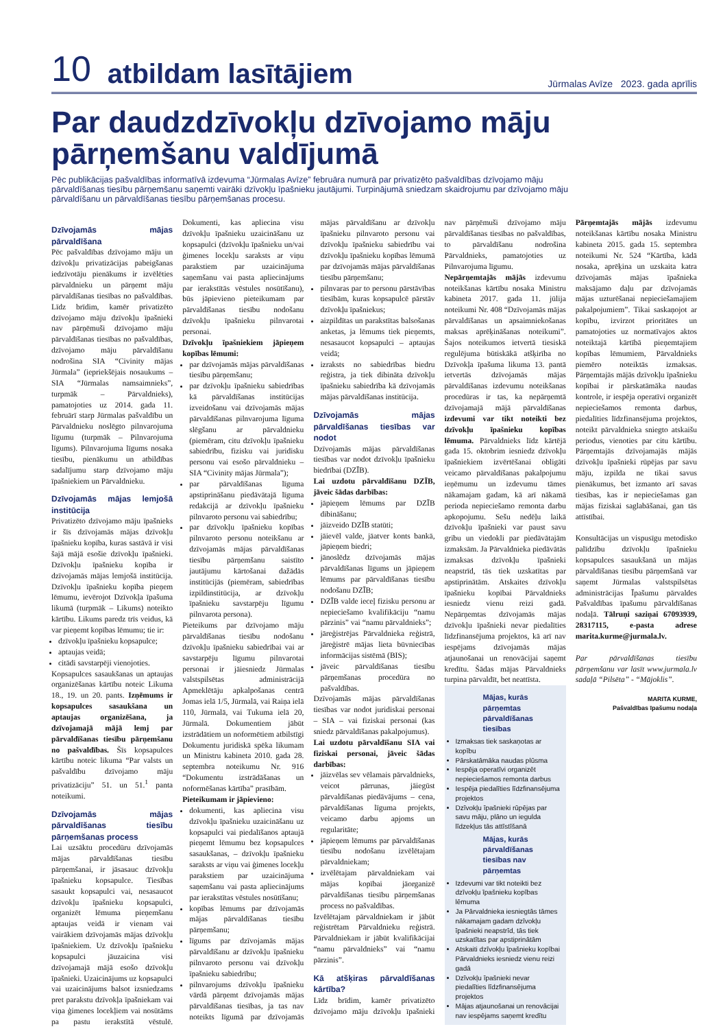10 atbildam lasītājiem Jūrmalas Avīze 2023. gada aprīlis
Par daudzdzīvokļu dzīvojamo māju pārņemšanu valdījumā
Pēc publikācijas pašvaldības informatīvā izdevuma “Jūrmalas Avīze” februāra numurā par privatizēto pašvaldības dzīvojamo māju pārvaldīšanas tiesību pārņemšanu saņemti vairāki dzīvokļu īpašnieku jautājumi. Turpinājumā sniedzam skaidrojumu par dzīvojamo māju pārvaldīšanu un pārvaldīšanas tiesību pārņemšanas procesu.
Dzīvojamās mājas pārvaldīšana
Pēc pašvaldības dzīvojamo māju un dzīvokļu privatizācijas pabeigšanas iedzīvotāju pienākums ir izvēlēties pārvaldnieku un pārņemt māju pārvaldīšanas tiesības no pašvaldības. Līdz brīdim, kamēr privatizēto dzīvojamo māju dzīvokļu īpašnieki nav pārņēmuši dzīvojamo māju pārvaldīšanas tiesības no pašvaldības, dzīvojamo māju pārvaldīšanu nodrošina SIA “Civinity mājas Jūrmala” (iepriekšējais nosaukums – SIA “Jūrmalas namsaimnieks”, turpmāk – Pārvaldnieks), pamatojoties uz 2014. gada 11. februārī starp Jūrmalas pašvaldību un Pārvaldnieku noslēgto pilnvarojuma līgumu (turpmāk – Pilnvarojuma līgums). Pilnvarojuma līgums nosaka tiesību, pienākumu un atbildības sadalījumu starp dzīvojamo māju īpašniekiem un Pārvaldnieku.
Dzīvojamās mājas lemjošā institūcija
Privatizēto dzīvojamo māju īpašnieks ir šīs dzīvojamās mājas dzīvokļu īpašnieku kopība, kuras sastāvā ir visi šajā mājā esošie dzīvokļu īpašnieki. Dzīvokļu īpašnieku kopība ir dzīvojamās mājas lemjošā institūcija. Dzīvokļu īpašnieku kopība pieņem lēmumu, ievērojot Dzīvokļa īpašuma likumā (turpmāk – Likums) noteikto kārtību. Likums paredz trīs veidus, kā var pieņemt kopības lēmumu; tie ir:
dzīvokļu īpašnieku kopsapulce;
aptaujas veidā;
citādi savstarpēji vienojoties.
Kopsapulces sasaukšanas un aptaujas organizēšanas kārtību noteic Likuma 18., 19. un 20. pants. Izņēmums ir kopsapulces sasaukšana un aptaujas organizēšana, ja dzīvojamajā mājā lemj par pārvaldīšanas tiesību pārņemšanu no pašvaldības. Šīs kopsapulces kārtību noteic likuma “Par valsts un pašvaldību dzīvojamo māju privatizāciju” 51. un 51.<sup>1</sup> panta noteikumi.
Dzīvojamās mājas pārvaldīšanas tiesību pārņemšanas process
Lai uzsāktu procedūru dzīvojamās mājas pārvaldīšanas tiesību pārņemšanai, ir jāsasauc dzīvokļu īpašnieku kopsapulce. Tiesības sasaukt kopsapulci vai, nesasaucot dzīvokļu īpašnieku kopsapulci, organizēt lēmuma pieņemšanu aptaujas veidā ir vienam vai vairākiem dzīvojamās mājas dzīvokļu īpašniekiem. Uz dzīvokļu īpašnieku kopsapulci jāuzaicina visi dzīvojamajā mājā esošo dzīvokļu īpašnieki. Uzaicinājums uz kopsapulci vai uzaicinājums balsot izsniedzams pret parakstu dzīvokļa īpašniekam vai viņa ģimenes locekļiem vai nosūtāms pa pastu ierakstītā vēstulē. Dokumenti, kas apliecina visu dzīvokļu īpašnieku uzaicināšanu uz kopsapulci (dzīvokļu īpašnieku un/vai ģimenes locekļu saraksts ar viņu parakstiem par uzaicinājuma saņemšanu vai pasta apliecinājums par ierakstītās vēstules nosūtīšanu), būs jāpievieno pieteikumam par pārvaldīšanas tiesību nodošanu dzīvokļu īpašnieku pilnvarotai personai.
Dzīvokļu īpašniekiem jāpieņem kopības lēmumi:
par dzīvojamās mājas pārvaldīšanas tiesību pārņemšanu;
par dzīvokļu īpašnieku sabiedrības kā pārvaldīšanas institūcijas izveidošanu vai dzīvojamās mājas pārvaldīšanas pilnvarojuma līguma slēgšanu ar pārvaldnieku (piemēram, citu dzīvokļu īpašnieku sabiedrību, fizisku vai juridisku personu vai esošo pārvaldnieku – SIA “Civinity mājas Jūrmala”);
par pārvaldīšanas līguma apstiprināšanu piedāvātajā līguma redakcijā ar dzīvokļu īpašnieku pilnvaroto personu vai sabiedrību;
par dzīvokļu īpašnieku kopības pilnvaroto personu noteikšanu ar dzīvojamās mājas pārvaldīšanas tiesību pārņemšanu saistīto jautājumu kārtošanai dažādās institūcijās (piemēram, sabiedrības izpildinstitūcija, ar dzīvokļu īpašnieku savstarpēju līgumu pilnvarota persona).
Pieteikums par dzīvojamo māju pārvaldīšanas tiesību nodošanu dzīvokļu īpašnieku sabiedrībai vai ar savstarpēju līgumu pilnvarotai personai ir jāiesniedz Jūrmalas valstspilsētas administrācijā Apmeklētāju apkalpošanas centrā Jomas ielā 1/5, Jūrmalā, vai Raiņa ielā 110, Jūrmalā, vai Tukuma ielā 20, Jūrmalā. Dokumentiem jābūt izstrādātiem un noformētiem atbilstīgi Dokumentu juridiskā spēka likumam un Ministru kabineta 2010. gada 28. septembra noteikumu Nr. 916 “Dokumentu izstrādāšanas un noformēšanas kārtība” prasībām.
Pieteikumam ir jāpievieno:
dokumenti, kas apliecina visu dzīvokļu īpašnieku uzaicināšanu uz kopsapulci vai piedalīšanos aptaujā pieņemt lēmumu bez kopsapulces sasaukšanas, – dzīvokļu īpašnieku saraksts ar viņu vai ģimenes locekļu parakstiem par uzaicinājuma saņemšanu vai pasta apliecinājums par ierakstītas vēstules nosūtīšanu;
kopības lēmums par dzīvojamās mājas pārvaldīšanas tiesību pārņemšanu;
līgums par dzīvojamās mājas pārvaldīšanu ar dzīvokļu īpašnieku pilnvaroto personu vai dzīvokļu īpašnieku sabiedrību;
pilnvarojums dzīvokļu īpašnieku vārdā pārņemt dzīvojamās mājas pārvaldīšanas tiesības, ja tas nav noteikts līgumā par dzīvojamās mājas pārvaldīšanu ar dzīvokļu īpašnieku pilnvaroto personu vai dzīvokļu īpašnieku sabiedrību vai dzīvokļu īpašnieku kopības lēmumā par dzīvojamās mājas pārvaldīšanas tiesību pārņemšanu;
pilnvaras par to personu pārstāvības tiesībām, kuras kopsapulcē pārstāv dzīvokļu īpašniekus;
aizpildītas un parakstītas balsošanas anketas, ja lēmums tiek pieņemts, nesasaucot kopsapulci – aptaujas veidā;
izraksts no sabiedrības biedru reģistra, ja tiek dibināta dzīvokļu īpašnieku sabiedrība kā dzīvojamās mājas pārvaldīšanas institūcija.
Dzīvojamās mājas pārvaldīšanas tiesības var nodot
Dzīvojamās mājas pārvaldīšanas tiesības var nodot dzīvokļu īpašnieku biedrībai (DZĪB).
Lai uzdotu pārvaldīšanu DZĪB, jāveic šādas darbības:
jāpieņem lēmums par DZĪB dibināšanu;
jāizveido DZĪB statūti;
jāievēl valde, jāatver konts bankā, jāpieņem biedri;
jānoslēdz dzīvojamās mājas pārvaldīšanas līgums un jāpieņem lēmums par pārvaldīšanas tiesību nodošanu DZĪB;
DZĪB valde ieceļ fizisku personu ar nepieciešamo kvalifikāciju “namu pārzinis” vai “namu pārvaldnieks”;
jāreģistrējas Pārvaldnieka reģistrā, jāreģistrē mājas lieta būvniecības informācijas sistēmā (BIS);
jāveic pārvaldīšanas tiesību pārņemšanas procedūra no pašvaldības.
Dzīvojamās mājas pārvaldīšanas tiesības var nodot juridiskai personai – SIA – vai fiziskai personai (kas sniedz pārvaldīšanas pakalpojumus).
Lai uzdotu pārvaldīšanu SIA vai fiziskai personai, jāveic šādas darbības:
jāizvēlas sev vēlamais pārvaldnieks, veicot pārrunas, jāiegūst pārvaldīšanas piedāvājums – cena, pārvaldīšanas līguma projekts, veicamo darbu apjoms un regularitāte;
jāpieņem lēmums par pārvaldīšanas tiesību nodošanu izvēlētajam pārvaldniekam;
izvēlētajam pārvaldniekam vai mājas kopībai jāorganizē pārvaldīšanas tiesību pārņemšanas process no pašvaldības.
Izvēlētajam pārvaldniekam ir jābūt reģistrētam Pārvaldnieku reģistrā. Pārvaldniekam ir jābūt kvalifikācijai “namu pārvaldnieks” vai “namu pārzinis”.
Kā atšķiras pārvaldīšanas kārtība?
Līdz brīdim, kamēr privatizēto dzīvojamo māju dzīvokļu īpašnieki nav pārņēmuši dzīvojamo māju pārvaldīšanas tiesības no pašvaldības, to pārvaldīšanu nodrošina Pārvaldnieks, pamatojoties uz Pilnvarojuma līgumu.
Nepārņemtajās mājās izdevumu noteikšanas kārtību nosaka Ministru kabineta 2017. gada 11. jūlija noteikumi Nr. 408 “Dzīvojamās mājas pārvaldīšanas un apsaimniekošanas maksas aprēķināšanas noteikumi”. Šajos noteikumos ietvertā tiesiskā regulējuma būtiskākā atšķirība no Dzīvokļa īpašuma likuma 13. pantā ietvertās dzīvojamās mājas pārvaldīšanas izdevumu noteikšanas procedūras ir tas, ka nepārņemtā dzīvojamajā mājā pārvaldīšanas izdevumi var tikt noteikti bez dzīvokļu īpašnieku kopības lēmuma. Pārvaldnieks līdz kārtējā gada 15. oktobrim iesniedz dzīvokļu īpašniekiem izvērtēšanai obligāti veicamo pārvaldīšanas pakalpojumu ieņēmumu un izdevumu tāmes nākamajam gadam, kā arī nākamā perioda nepieciešamo remonta darbu apkopojumu. Sešu nedēļu laikā dzīvokļu īpašnieki var paust savu gribu un viedokli par piedāvātajām izmaksām. Ja Pārvaldnieka piedāvātās izmaksas dzīvokļu īpašnieki neapstrīd, tās tiek uzskatītas par apstiprinātām. Atskaites dzīvokļu īpašnieku kopībai Pārvaldnieks iesniedz vienu reizi gadā. Nepārņemtas dzīvojamās mājas dzīvokļu īpašnieki nevar piedalīties līdzfinansējuma projektos, kā arī nav iespējams dzīvojamās mājas atjaunošanai un renovācijai saņemt kredītu. Šādas mājas Pārvaldnieks turpina pārvaldīt, bet neattīsta.
Mājas, kurās pārņemtas pārvaldīšanas tiesības
Izmaksas tiek saskaņotas ar kopību
Pārskatāmāka naudas plūsma
Iespēja operatīvi organizēt nepieciešamos remonta darbus
Iespēja piedalīties līdzfinansējuma projektos
Dzīvokļu īpašnieki rūpējas par savu māju, plāno un iegulda līdzekļus tās attīstīšanā
Mājas, kurās pārvaldīšanas tiesības nav pārņemtas
Izdevumi var tikt noteikti bez dzīvokļu īpašnieku kopības lēmuma
Ja Pārvaldnieka iesniegtās tāmes nākamajam gadam dzīvokļu īpašnieki neapstrīd, tās tiek uzskatītas par apstiprinātām
Atskaiti dzīvokļu īpašnieku kopībai Pārvaldnieks iesniedz vienu reizi gadā
Dzīvokļu īpašnieki nevar piedalīties līdzfinansējuma projektos
Mājas atjaunošanai un renovācijai nav iespējams saņemt kredītu
Pārņemtajās mājās izdevumu noteikšanas kārtību nosaka Ministru kabineta 2015. gada 15. septembra noteikumi Nr. 524 “Kārtība, kādā nosaka, aprēķina un uzskaita katra dzīvojamās mājas īpašnieka maksājamo daļu par dzīvojamās mājas uzturēšanai nepieciešamajiem pakalpojumiem”. Tikai saskaņojot ar kopību, izvirzot prioritātes un pamatojoties uz normatīvajos aktos noteiktajā kārtībā pieņemtajiem kopības lēmumiem, Pārvaldnieks piemēro noteiktās izmaksas. Pārņemtajās mājās dzīvokļu īpašnieku kopībai ir pārskatāmāka naudas kontrole, ir iespēja operatīvi organizēt nepieciešamos remonta darbus, piedalīties līdzfinansējuma projektos, noteikt pārvaldnieka sniegto atskaišu periodus, vienoties par citu kārtību. Pārņemtajās dzīvojamajās mājās dzīvokļu īpašnieki rūpējas par savu māju, izpilda ne tikai savus pienākumus, bet izmanto arī savas tiesības, kas ir nepieciešamas gan mājas fiziskai saglabāšanai, gan tās attīstībai.
Konsultācijas un vispusīgu metodisko palīdzību dzīvokļu īpašnieku kopsapulces sasaukšanā un mājas pārvaldīšanas tiesību pārņemšanā var saņemt Jūrmalas valstspilsētas administrācijas Īpašumu pārvaldes Pašvaldības īpašumu pārvaldīšanas nodaļā. Tālruņi saziņai 67093939, 28317115, e-pasta adrese marita.kurme@jurmala.lv.
Par pārvaldīšanas tiesību pārņemšanu var lasīt www.jurmala.lv sadaļā “Pilsēta” - “Mājoklis”.
MARITA KURME,
Pašvaldības īpašumu nodaļa